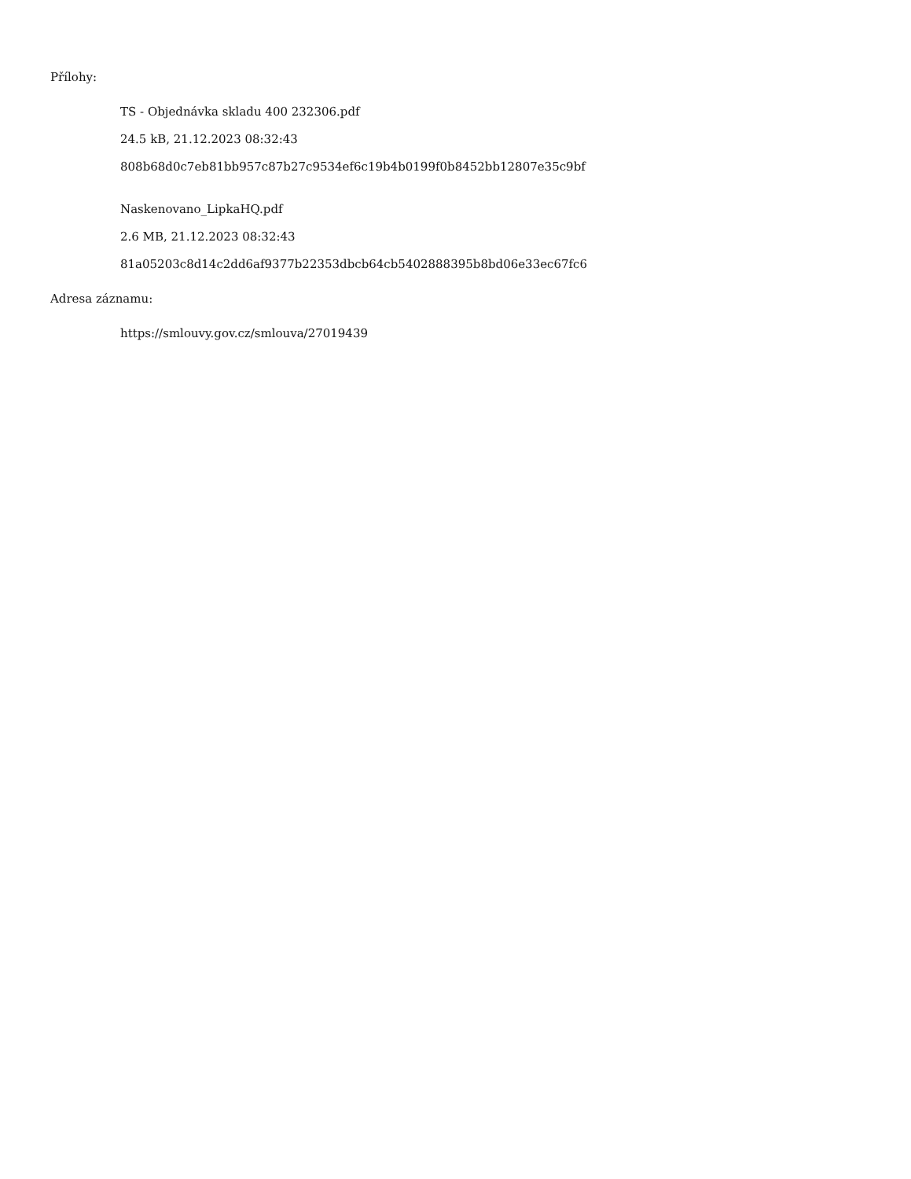Přílohy:
TS - Objednávka skladu 400 232306.pdf
24.5 kB, 21.12.2023 08:32:43
808b68d0c7eb81bb957c87b27c9534ef6c19b4b0199f0b8452bb12807e35c9bf
Naskenovano_LipkaHQ.pdf
2.6 MB, 21.12.2023 08:32:43
81a05203c8d14c2dd6af9377b22353dbcb64cb5402888395b8bd06e33ec67fc6
Adresa záznamu:
https://smlouvy.gov.cz/smlouva/27019439